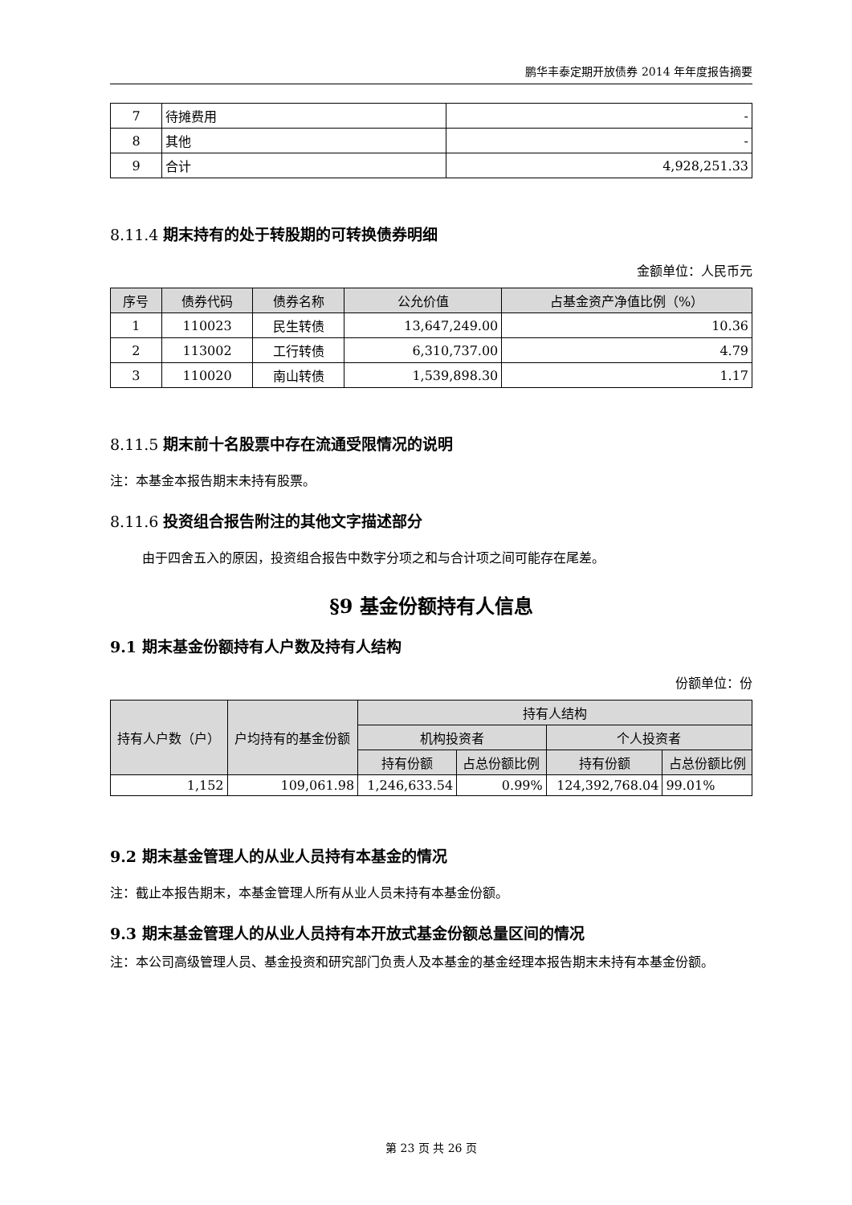鹏华丰泰定期开放债券 2014 年年度报告摘要
| 7 | 待摊费用 | - |
| 8 | 其他 | - |
| 9 | 合计 | 4,928,251.33 |
8.11.4 期末持有的处于转股期的可转换债券明细
金额单位：人民币元
| 序号 | 债券代码 | 债券名称 | 公允价值 | 占基金资产净值比例（%） |
| --- | --- | --- | --- | --- |
| 1 | 110023 | 民生转债 | 13,647,249.00 | 10.36 |
| 2 | 113002 | 工行转债 | 6,310,737.00 | 4.79 |
| 3 | 110020 | 南山转债 | 1,539,898.30 | 1.17 |
8.11.5 期末前十名股票中存在流通受限情况的说明
注：本基金本报告期末未持有股票。
8.11.6 投资组合报告附注的其他文字描述部分
由于四舍五入的原因，投资组合报告中数字分项之和与合计项之间可能存在尾差。
§9 基金份额持有人信息
9.1 期末基金份额持有人户数及持有人结构
份额单位：份
| 持有人户数（户） | 户均持有的基金份额 | 持有人结构 | | | |
| --- | --- | --- | --- | --- | --- |
| | | 机构投资者 | | 个人投资者 | |
| | | 持有份额 | 占总份额比例 | 持有份额 | 占总份额比例 |
| 1,152 | 109,061.98 | 1,246,633.54 | 0.99% | 124,392,768.04 | 99.01% |
9.2 期末基金管理人的从业人员持有本基金的情况
注：截止本报告期末，本基金管理人所有从业人员未持有本基金份额。
9.3 期末基金管理人的从业人员持有本开放式基金份额总量区间的情况
注：本公司高级管理人员、基金投资和研究部门负责人及本基金的基金经理本报告期末未持有本基金份额。
第 23 页 共 26 页